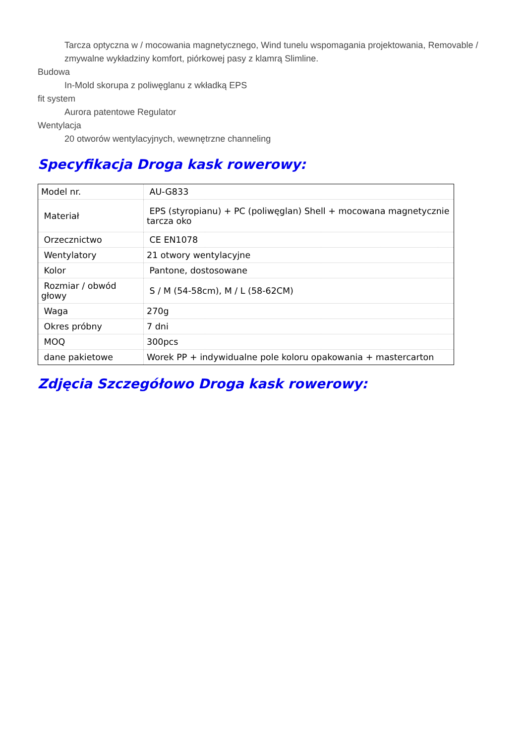Tarcza optyczna w / mocowania magnetycznego, Wind tunelu wspomagania projektowania, Removable / zmywalne wykładziny komfort, piórkowej pasy z klamrą Slimline.
Budowa
In-Mold skorupa z poliwęglanu z wkładką EPS
fit system
Aurora patentowe Regulator
Wentylacja
20 otworów wentylacyjnych, wewnętrzne channeling
Specyfikacja Droga kask rowerowy:
| Model nr. | AU-G833 |
| Materiał | EPS (styropianu) + PC (poliwęglan) Shell + mocowana magnetycznie tarcza oko |
| Orzecznictwo | CE EN1078 |
| Wentylatory | 21 otwory wentylacyjne |
| Kolor | Pantone, dostosowane |
| Rozmiar / obwód głowy | S / M (54-58cm), M / L (58-62CM) |
| Waga | 270g |
| Okres próbny | 7 dni |
| MOQ | 300pcs |
| dane pakietowe | Worek PP + indywidualne pole koloru opakowania + mastercarton |
Zdjęcia Szczegółowo Droga kask rowerowy: